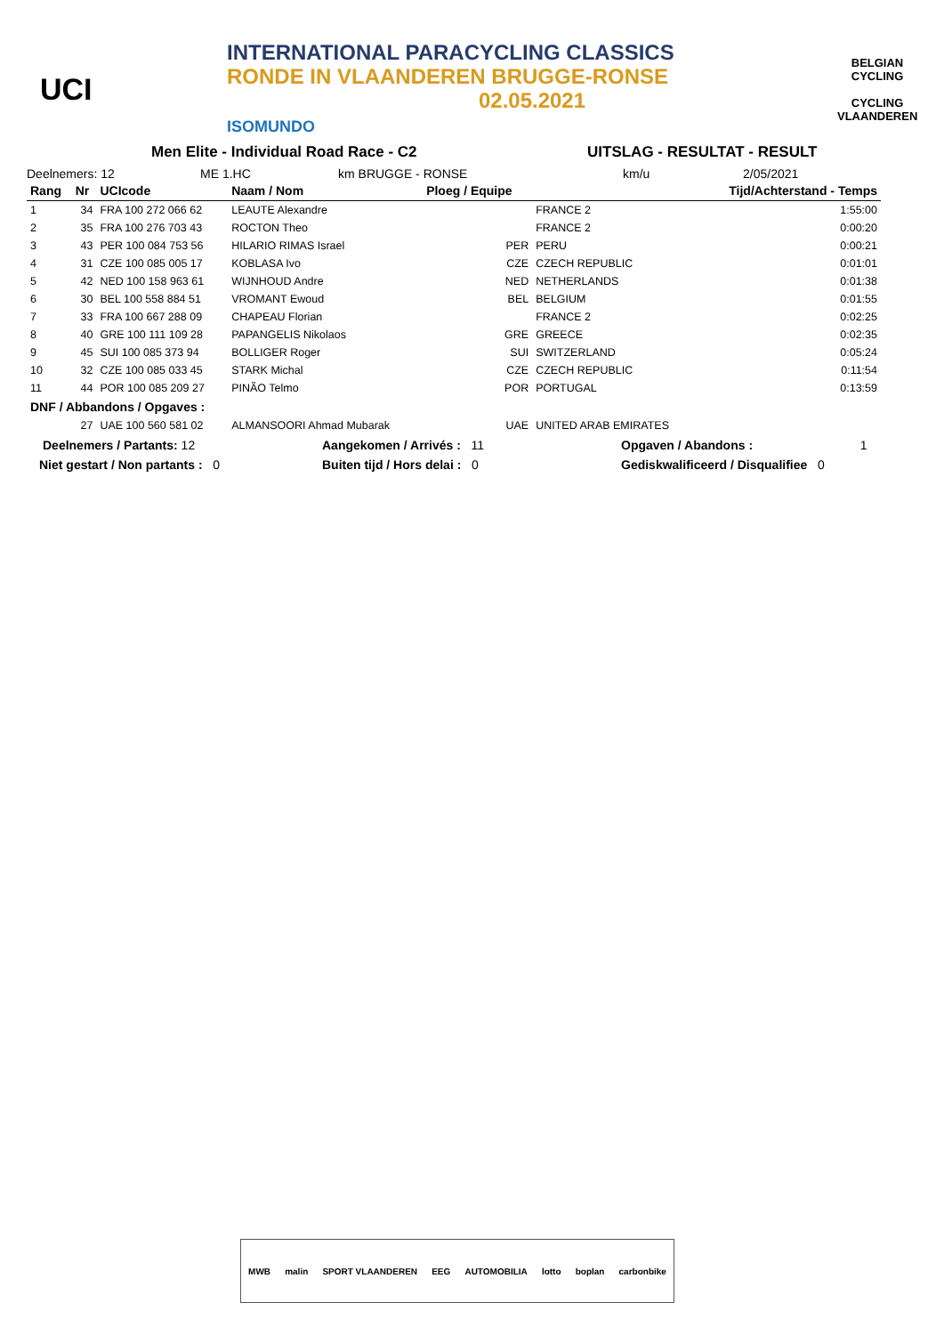UCI
INTERNATIONAL PARACYCLING CLASSICS
RONDE IN VLAANDEREN BRUGGE-RONSE
02.05.2021
ISOMUNDO
BELGIAN CYCLING
CYCLING VLAANDEREN
Men Elite - Individual Road Race - C2 UITSLAG - RESULTAT - RESULT
Deelnemers: 12 ME 1.HC km BRUGGE - RONSE km/u 2/05/2021
| Rang | Nr | UCIcode | Naam / Nom | Ploeg / Equipe | | Tijd/Achterstand - Temps |
| --- | --- | --- | --- | --- | --- | --- |
| 1 | 34 | FRA 100 272 066 62 | LEAUTE Alexandre | | FRANCE 2 | 1:55:00 |
| 2 | 35 | FRA 100 276 703 43 | ROCTON Theo | | FRANCE 2 | 0:00:20 |
| 3 | 43 | PER 100 084 753 56 | HILARIO RIMAS Israel | PER | PERU | 0:00:21 |
| 4 | 31 | CZE 100 085 005 17 | KOBLASA Ivo | CZE | CZECH REPUBLIC | 0:01:01 |
| 5 | 42 | NED 100 158 963 61 | WIJNHOUD Andre | NED | NETHERLANDS | 0:01:38 |
| 6 | 30 | BEL 100 558 884 51 | VROMANT Ewoud | BEL | BELGIUM | 0:01:55 |
| 7 | 33 | FRA 100 667 288 09 | CHAPEAU Florian | | FRANCE 2 | 0:02:25 |
| 8 | 40 | GRE 100 111 109 28 | PAPANGELIS Nikolaos | GRE | GREECE | 0:02:35 |
| 9 | 45 | SUI 100 085 373 94 | BOLLIGER Roger | SUI | SWITZERLAND | 0:05:24 |
| 10 | 32 | CZE 100 085 033 45 | STARK Michal | CZE | CZECH REPUBLIC | 0:11:54 |
| 11 | 44 | POR 100 085 209 27 | PINÃO Telmo | POR | PORTUGAL | 0:13:59 |
| DNF / Abbandons / Opgaves : | | | | | | |
| | 27 | UAE 100 560 581 02 | ALMANSOORI Ahmad Mubarak | UAE | UNITED ARAB EMIRATES | |
Deelnemers / Partants: 12 Aangekomen / Arrivés : 11 Opgaven / Abandons : 1
Niet gestart / Non partants : 0 Buiten tijd / Hors delai : 0 Gediskwalificeerd / Disqualifiee 0
MWB malin SPORT VLAANDEREN EEG AUTOMOBILIA lotto boplan carbonbike